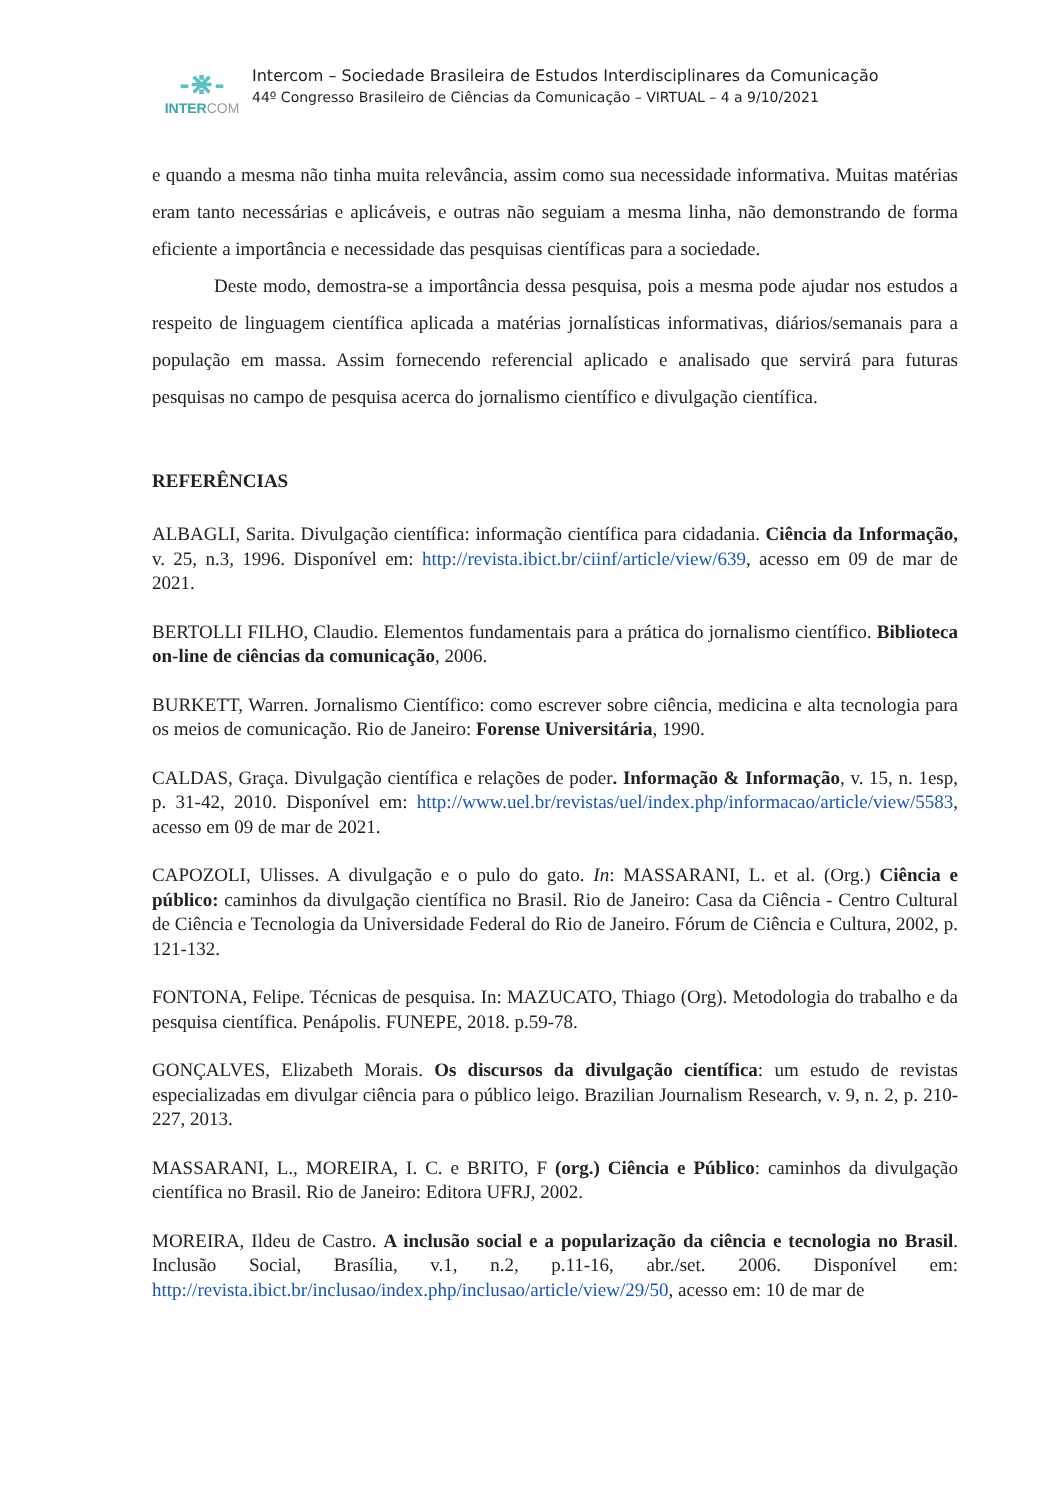-⋇-
INTERCOM
Intercom – Sociedade Brasileira de Estudos Interdisciplinares da Comunicação
44º Congresso Brasileiro de Ciências da Comunicação – VIRTUAL – 4 a 9/10/2021
e quando a mesma não tinha muita relevância, assim como sua necessidade informativa. Muitas matérias eram tanto necessárias e aplicáveis, e outras não seguiam a mesma linha, não demonstrando de forma eficiente a importância e necessidade das pesquisas científicas para a sociedade.
Deste modo, demostra-se a importância dessa pesquisa, pois a mesma pode ajudar nos estudos a respeito de linguagem científica aplicada a matérias jornalísticas informativas, diários/semanais para a população em massa. Assim fornecendo referencial aplicado e analisado que servirá para futuras pesquisas no campo de pesquisa acerca do jornalismo científico e divulgação científica.
REFERÊNCIAS
ALBAGLI, Sarita. Divulgação científica: informação científica para cidadania. Ciência da Informação, v. 25, n.3, 1996. Disponível em: http://revista.ibict.br/ciinf/article/view/639, acesso em 09 de mar de 2021.
BERTOLLI FILHO, Claudio. Elementos fundamentais para a prática do jornalismo científico. Biblioteca on-line de ciências da comunicação, 2006.
BURKETT, Warren. Jornalismo Científico: como escrever sobre ciência, medicina e alta tecnologia para os meios de comunicação. Rio de Janeiro: Forense Universitária, 1990.
CALDAS, Graça. Divulgação científica e relações de poder. Informação & Informação, v. 15, n. 1esp, p. 31-42, 2010. Disponível em: http://www.uel.br/revistas/uel/index.php/informacao/article/view/5583, acesso em 09 de mar de 2021.
CAPOZOLI, Ulisses. A divulgação e o pulo do gato. In: MASSARANI, L. et al. (Org.) Ciência e público: caminhos da divulgação científica no Brasil. Rio de Janeiro: Casa da Ciência - Centro Cultural de Ciência e Tecnologia da Universidade Federal do Rio de Janeiro. Fórum de Ciência e Cultura, 2002, p. 121-132.
FONTONA, Felipe. Técnicas de pesquisa. In: MAZUCATO, Thiago (Org). Metodologia do trabalho e da pesquisa científica. Penápolis. FUNEPE, 2018. p.59-78.
GONÇALVES, Elizabeth Morais. Os discursos da divulgação científica: um estudo de revistas especializadas em divulgar ciência para o público leigo. Brazilian Journalism Research, v. 9, n. 2, p. 210-227, 2013.
MASSARANI, L., MOREIRA, I. C. e BRITO, F (org.) Ciência e Público: caminhos da divulgação científica no Brasil. Rio de Janeiro: Editora UFRJ, 2002.
MOREIRA, Ildeu de Castro. A inclusão social e a popularização da ciência e tecnologia no Brasil. Inclusão Social, Brasília, v.1, n.2, p.11-16, abr./set. 2006. Disponível em: http://revista.ibict.br/inclusao/index.php/inclusao/article/view/29/50, acesso em: 10 de mar de